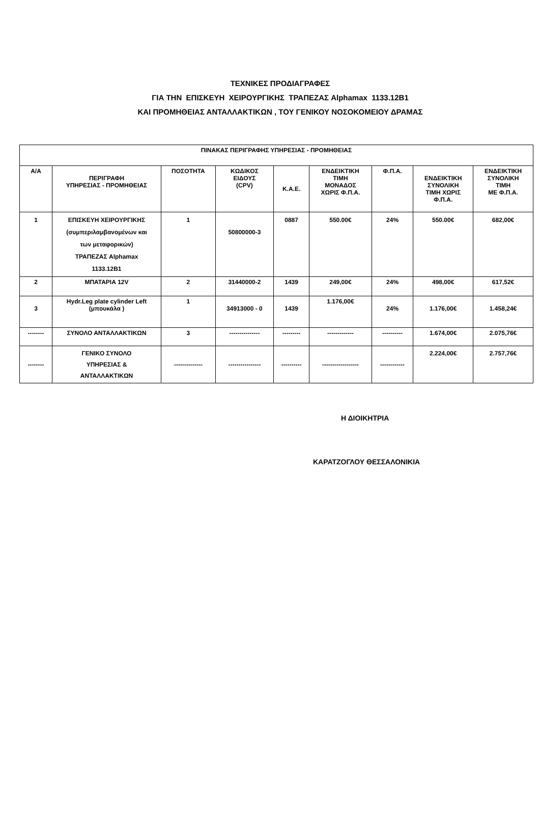ΤΕΧΝΙΚΕΣ ΠΡΟΔΙΑΓΡΑΦΕΣ
ΓΙΑ ΤΗΝ ΕΠΙΣΚΕΥΗ ΧΕΙΡΟΥΡΓΙΚΗΣ ΤΡΑΠΕΖΑΣ Alphamax 1133.12B1
ΚΑΙ ΠΡΟΜΗΘΕΙΑΣ ΑΝΤΑΛΛΑΚΤΙΚΩΝ , ΤΟΥ ΓΕΝΙΚΟΥ ΝΟΣΟΚΟΜΕΙΟΥ ΔΡΑΜΑΣ
| ΠΙΝΑΚΑΣ ΠΕΡΙΓΡΑΦΗΣ ΥΠΗΡΕΣΙΑΣ - ΠΡΟΜΗΘΕΙΑΣ | | | | | | | | |
| --- | --- | --- | --- | --- | --- | --- | --- | --- |
| Α/Α | ΠΕΡΙΓΡΑΦΗ ΥΠΗΡΕΣΙΑΣ - ΠΡΟΜΗΘΕΙΑΣ | ΠΟΣΟΤΗΤΑ | ΚΩΔΙΚΟΣ ΕΙΔΟΥΣ (CPV) | Κ.Α.Ε. | ΕΝΔΕΙΚΤΙΚΗ ΤΙΜΗ ΜΟΝΑΔΟΣ ΧΩΡΙΣ Φ.Π.Α. | Φ.Π.Α. | ΕΝΔΕΙΚΤΙΚΗ ΣΥΝΟΛΙΚΗ ΤΙΜΗ ΧΩΡΙΣ Φ.Π.Α. | ΕΝΔΕΙΚΤΙΚΗ ΣΥΝΟΛΙΚΗ ΤΙΜΗ ΜΕ Φ.Π.Α. |
| 1 | ΕΠΙΣΚΕΥΗ ΧΕΙΡΟΥΡΓΙΚΗΣ (συμπεριλαμβανομένων και των μεταφορικών) ΤΡΑΠΕΖΑΣ Alphamax 1133.12B1 | 1 | 50800000-3 | 0887 | 550.00€ | 24% | 550.00€ | 682,00€ |
| 2 | ΜΠΑΤΑΡΙΑ 12V | 2 | 31440000-2 | 1439 | 249,00€ | 24% | 498,00€ | 617,52€ |
| 3 | Hydr.Leg plate cylinder Left (μπουκάλα ) | 1 | 34913000 - 0 | 1439 | 1.176,00€ | 24% | 1.176,00€ | 1.458,24€ |
| -------- | ΣΥΝΟΛΟ ΑΝΤΑΛΛΑΚΤΙΚΩΝ | 3 | --------------- | --------- | ------------- | ---------- | 1.674,00€ | 2.075,76€ |
| -------- | ΓΕΝΙΚΟ ΣΥΝΟΛΟ ΥΠΗΡΕΣΙΑΣ & ΑΝΤΑΛΛΑΚΤΙΚΩΝ | -------------- | ---------------- | ---------- | ------------------ | ------------ | 2.224,00€ | 2.757,76€ |
Η ΔΙΟΙΚΗΤΡΙΑ
ΚΑΡΑΤΖΟΓΛΟΥ ΘΕΣΣΑΛΟΝΙΚΙΑ